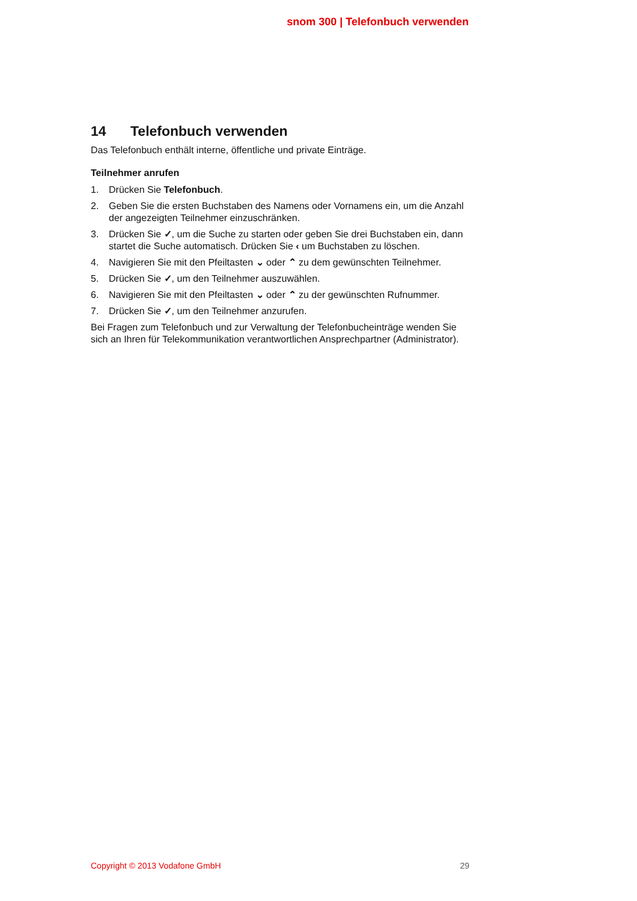snom 300 | Telefonbuch verwenden
14 Telefonbuch verwenden
Das Telefonbuch enthält interne, öffentliche und private Einträge.
Teilnehmer anrufen
1. Drücken Sie Telefonbuch.
2. Geben Sie die ersten Buchstaben des Namens oder Vornamens ein, um die Anzahl der angezeigten Teilnehmer einzuschränken.
3. Drücken Sie ✓, um die Suche zu starten oder geben Sie drei Buchstaben ein, dann startet die Suche automatisch. Drücken Sie ‹ um Buchstaben zu löschen.
4. Navigieren Sie mit den Pfeiltasten ⌄ oder ⌃ zu dem gewünschten Teilnehmer.
5. Drücken Sie ✓, um den Teilnehmer auszuwählen.
6. Navigieren Sie mit den Pfeiltasten ⌄ oder ⌃ zu der gewünschten Rufnummer.
7. Drücken Sie ✓, um den Teilnehmer anzurufen.
Bei Fragen zum Telefonbuch und zur Verwaltung der Telefonbucheinträge wenden Sie sich an Ihren für Telekommunikation verantwortlichen Ansprechpartner (Administrator).
Copyright © 2013 Vodafone GmbH 29